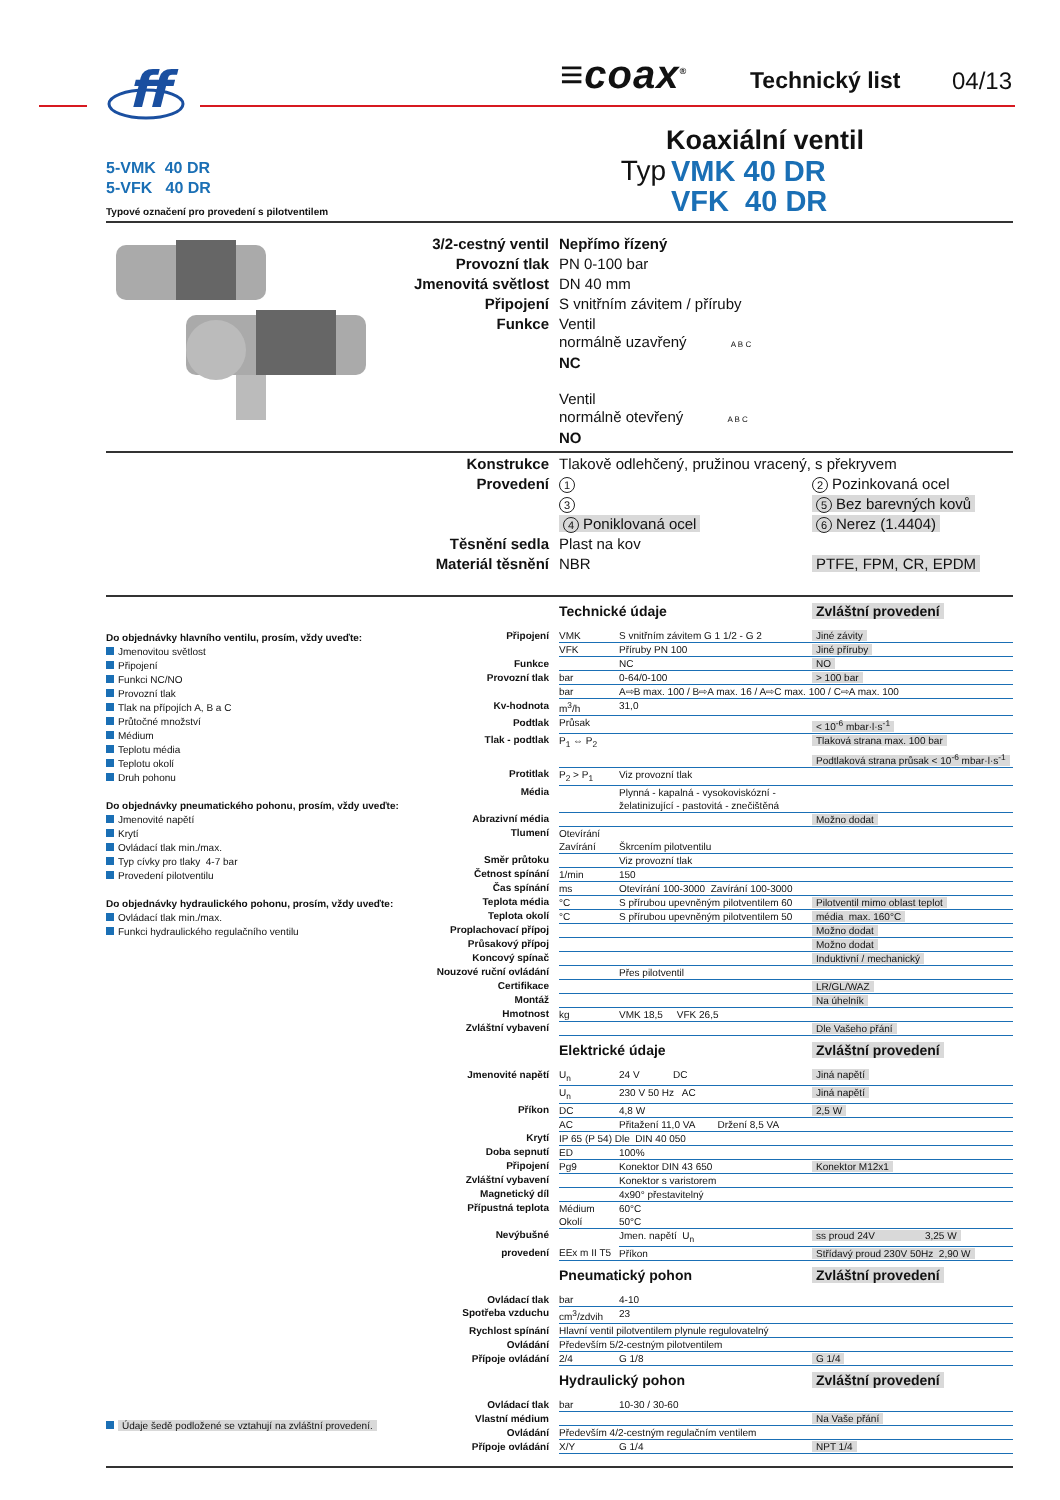ff
≡coax<sup>®</sup> Technický list 04/13
5-VMK 40 DR
5-VFK 40 DR
Typové označení pro provedení s pilotventilem
Koaxiální ventil
Typ VMK 40 DR
VFK 40 DR
| 3/2-cestný ventil | Nepřímo řízený |
| Provozní tlak | PN 0-100 bar |
| Jmenovitá světlost | DN 40 mm |
| Připojení | S vnitřním závitem / příruby |
| Funkce | Ventil normálně uzavřený A B C NC Ventil normálně otevřený A B C NO |
| Konstrukce | Tlakově odlehčený, pružinou vracený, s překryvem | |
| Provedení | 1 | 2 Pozinkovaná ocel |
| | 3 | 5 Bez barevných kovů |
| | 4 Poniklovaná ocel | 6 Nerez (1.4404) |
| Těsnění sedla | Plast na kov | |
| Materiál těsnění | NBR | PTFE, FPM, CR, EPDM |
Do objednávky hlavního ventilu, prosím, vždy uveďte:
Jmenovitou světlost
Připojení
Funkci NC/NO
Provozní tlak
Tlak na přípojích A, B a C
Průtočné množství
Médium
Teplotu média
Teplotu okolí
Druh pohonu
Do objednávky pneumatického pohonu, prosím, vždy uveďte:
Jmenovité napětí
Krytí
Ovládací tlak min./max.
Typ cívky pro tlaky 4-7 bar
Provedení pilotventilu
Do objednávky hydraulického pohonu, prosím, vždy uveďte:
Ovládací tlak min./max.
Funkci hydraulického regulačního ventilu
Údaje šedě podložené se vztahují na zvláštní provedení.
| | Technické údaje | | Zvláštní provedení |
| Připojení | VMK | S vnitřním závitem G 1 1/2 - G 2 | Jiné závity |
| | VFK | Příruby PN 100 | Jiné příruby |
| Funkce | | NC | NO |
| Provozní tlak | bar | 0-64/0-100 | > 100 bar |
| | bar | A⇨B max. 100 / B⇨A max. 16 / A⇨C max. 100 / C⇨A max. 100 | |
| Kv-hodnota | m<sup>3</sup>/h | 31,0 | |
| Podtlak | Průsak | | < 10<sup>-6</sup> mbar·l·s<sup>-1</sup> |
| Tlak - podtlak | P<sub>1</sub> ⇔ P<sub>2</sub> | | Tlaková strana max. 100 bar |
| | | | Podtlaková strana průsak < 10<sup>-6</sup> mbar·l·s<sup>-1</sup> |
| Protitlak | P<sub>2</sub> > P<sub>1</sub> | Viz provozní tlak | |
| Média | | Plynná - kapalná - vysokoviskózní - želatinizující - pastovitá - znečištěná | |
| Abrazivní média | | | Možno dodat |
| Tlumení | Otevírání | | |
| | Zavírání | Škrcením pilotventilu | |
| Směr průtoku | | Viz provozní tlak | |
| Četnost spínání | 1/min | 150 | |
| Čas spínání | ms | Otevírání 100-3000 Zavírání 100-3000 | |
| Teplota média | °C | S přírubou upevněným pilotventilem 60 | Pilotventil mimo oblast teplot |
| Teplota okolí | °C | S přírubou upevněným pilotventilem 50 | média max. 160°C |
| Proplachovací přípoj | | | Možno dodat |
| Průsakový přípoj | | | Možno dodat |
| Koncový spínač | | | Induktivní / mechanický |
| Nouzové ruční ovládání | | Přes pilotventil | |
| Certifikace | | | LR/GL/WAZ |
| Montáž | | | Na úhelník |
| Hmotnost | kg | VMK 18,5 VFK 26,5 | |
| Zvláštní vybavení | | | Dle Vašeho přání |
| | Elektrické údaje | | Zvláštní provedení |
| Jmenovité napětí | U<sub>n</sub> | 24 V DC | Jiná napětí |
| | U<sub>n</sub> | 230 V 50 Hz AC | Jiná napětí |
| Příkon | DC | 4,8 W | 2,5 W |
| | AC | Přitažení 11,0 VA Držení 8,5 VA | |
| Krytí | IP 65 (P 54) Dle DIN 40 050 | | |
| Doba sepnutí | ED | 100% | |
| Připojení | Pg9 | Konektor DIN 43 650 | Konektor M12x1 |
| Zvláštní vybavení | | Konektor s varistorem | |
| Magnetický díl | | 4x90° přestavitelný | |
| Přípustná teplota | Médium | 60°C | |
| | Okolí | 50°C | |
| Nevýbušné | | Jmen. napětí U<sub>n</sub> | ss proud 24V 3,25 W |
| provedení | EEx m II T5 | Příkon | Střídavý proud 230V 50Hz 2,90 W |
| | Pneumatický pohon | | Zvláštní provedení |
| Ovládací tlak | bar | 4-10 | |
| Spotřeba vzduchu | cm<sup>3</sup>/zdvih | 23 | |
| Rychlost spínání | Hlavní ventil pilotventilem plynule regulovatelný | | |
| Ovládání | Především 5/2-cestným pilotventilem | | |
| Přípoje ovládání | 2/4 | G 1/8 | G 1/4 |
| | Hydraulický pohon | | Zvláštní provedení |
| Ovládací tlak | bar | 10-30 / 30-60 | |
| Vlastní médium | | | Na Vaše přání |
| Ovládání | Především 4/2-cestným regulačním ventilem | | |
| Přípoje ovládání | X/Y | G 1/4 | NPT 1/4 |